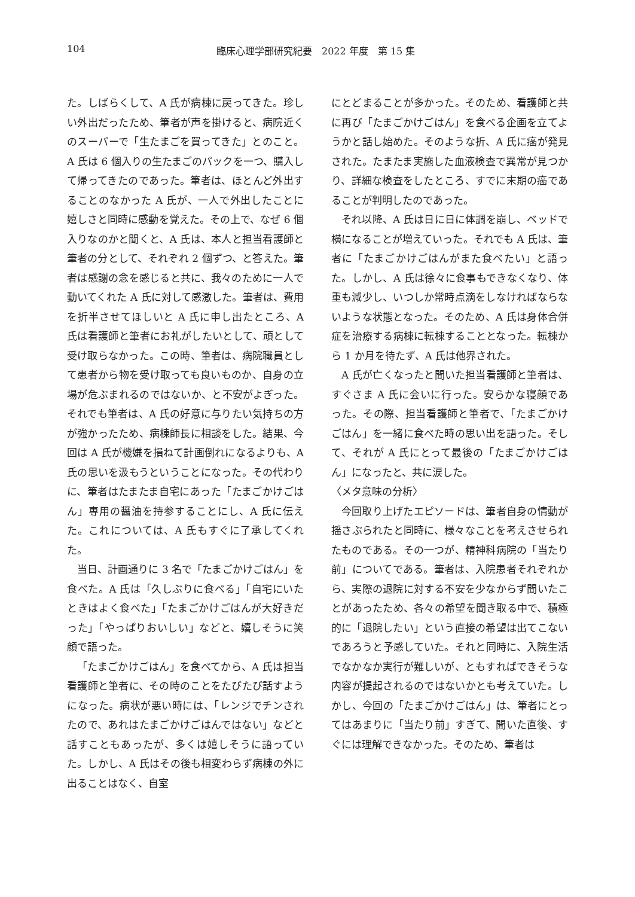104 臨床心理学部研究紀要　2022 年度　第 15 集
た。しばらくして、A 氏が病棟に戻ってきた。珍しい外出だったため、筆者が声を掛けると、病院近くのスーパーで「生たまごを買ってきた」とのこと。A 氏は 6 個入りの生たまごのパックを一つ、購入して帰ってきたのであった。筆者は、ほとんど外出することのなかった A 氏が、一人で外出したことに嬉しさと同時に感動を覚えた。その上で、なぜ 6 個入りなのかと聞くと、A 氏は、本人と担当看護師と筆者の分として、それぞれ 2 個ずつ、と答えた。筆者は感謝の念を感じると共に、我々のために一人で動いてくれた A 氏に対して感激した。筆者は、費用を折半させてほしいと A 氏に申し出たところ、A 氏は看護師と筆者にお礼がしたいとして、頑として受け取らなかった。この時、筆者は、病院職員として患者から物を受け取っても良いものか、自身の立場が危ぶまれるのではないか、と不安がよぎった。それでも筆者は、A 氏の好意に与りたい気持ちの方が強かったため、病棟師長に相談をした。結果、今回は A 氏が機嫌を損ねて計画倒れになるよりも、A 氏の思いを汲もうということになった。その代わりに、筆者はたまたま自宅にあった「たまごかけごはん」専用の醤油を持参することにし、A 氏に伝えた。これについては、A 氏もすぐに了承してくれた。
当日、計画通りに 3 名で「たまごかけごはん」を食べた。A 氏は「久しぶりに食べる」「自宅にいたときはよく食べた」「たまごかけごはんが大好きだった」「やっぱりおいしい」などと、嬉しそうに笑顔で語った。
「たまごかけごはん」を食べてから、A 氏は担当看護師と筆者に、その時のことをたびたび話すようになった。病状が悪い時には、「レンジでチンされたので、あれはたまごかけごはんではない」などと話すこともあったが、多くは嬉しそうに語っていた。しかし、A 氏はその後も相変わらず病棟の外に出ることはなく、自室
にとどまることが多かった。そのため、看護師と共に再び「たまごかけごはん」を食べる企画を立てようかと話し始めた。そのような折、A 氏に癌が発見された。たまたま実施した血液検査で異常が見つかり、詳細な検査をしたところ、すでに末期の癌であることが判明したのであった。
それ以降、A 氏は日に日に体調を崩し、ベッドで横になることが増えていった。それでも A 氏は、筆者に「たまごかけごはんがまた食べたい」と語った。しかし、A 氏は徐々に食事もできなくなり、体重も減少し、いつしか常時点滴をしなければならないような状態となった。そのため、A 氏は身体合併症を治療する病棟に転棟することとなった。転棟から 1 か月を待たず、A 氏は他界された。
A 氏が亡くなったと聞いた担当看護師と筆者は、すぐさま A 氏に会いに行った。安らかな寝顔であった。その際、担当看護師と筆者で、「たまごかけごはん」を一緒に食べた時の思い出を語った。そして、それが A 氏にとって最後の「たまごかけごはん」になったと、共に涙した。
〈メタ意味の分析〉
今回取り上げたエピソードは、筆者自身の情動が揺さぶられたと同時に、様々なことを考えさせられたものである。その一つが、精神科病院の「当たり前」についてである。筆者は、入院患者それぞれから、実際の退院に対する不安を少なからず聞いたことがあったため、各々の希望を聞き取る中で、積極的に「退院したい」という直接の希望は出てこないであろうと予感していた。それと同時に、入院生活でなかなか実行が難しいが、ともすればできそうな内容が提起されるのではないかとも考えていた。しかし、今回の「たまごかけごはん」は、筆者にとってはあまりに「当たり前」すぎて、聞いた直後、すぐには理解できなかった。そのため、筆者は